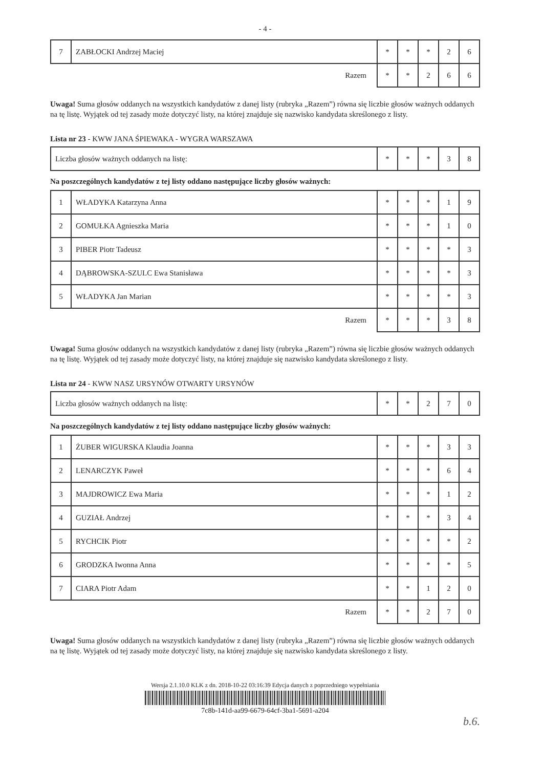- 4 -
| 7 | ZABŁOCKI Andrzej Maciej | * | * | * | 2 | 6 |
| Razem | | * | * | 2 | 6 | 6 |
Uwaga! Suma głosów oddanych na wszystkich kandydatów z danej listy (rubryka „Razem”) równa się liczbie głosów ważnych oddanych na tę listę. Wyjątek od tej zasady może dotyczyć listy, na której znajduje się nazwisko kandydata skreślonego z listy.
Lista nr 23 - KWW JANA ŚPIEWAKA - WYGRA WARSZAWA
| Liczba głosów ważnych oddanych na listę: | * | * | * | 3 | 8 |
Na poszczególnych kandydatów z tej listy oddano następujące liczby głosów ważnych:
| 1 | WŁADYKA Katarzyna Anna | * | * | * | 1 | 9 |
| 2 | GOMUŁKA Agnieszka Maria | * | * | * | 1 | 0 |
| 3 | PIBER Piotr Tadeusz | * | * | * | * | 3 |
| 4 | DĄBROWSKA-SZULC Ewa Stanisława | * | * | * | * | 3 |
| 5 | WŁADYKA Jan Marian | * | * | * | * | 3 |
| Razem | | * | * | * | 3 | 8 |
Uwaga! Suma głosów oddanych na wszystkich kandydatów z danej listy (rubryka „Razem”) równa się liczbie głosów ważnych oddanych na tę listę. Wyjątek od tej zasady może dotyczyć listy, na której znajduje się nazwisko kandydata skreślonego z listy.
Lista nr 24 - KWW NASZ URSYNÓW OTWARTY URSYNÓW
| Liczba głosów ważnych oddanych na listę: | * | * | 2 | 7 | 0 |
Na poszczególnych kandydatów z tej listy oddano następujące liczby głosów ważnych:
| 1 | ŻUBER WIGURSKA Klaudia Joanna | * | * | * | 3 | 3 |
| 2 | LENARCZYK Paweł | * | * | * | 6 | 4 |
| 3 | MAJDROWICZ Ewa Maria | * | * | * | 1 | 2 |
| 4 | GUZIAŁ Andrzej | * | * | * | 3 | 4 |
| 5 | RYCHCIK Piotr | * | * | * | * | 2 |
| 6 | GRODZKA Iwonna Anna | * | * | * | * | 5 |
| 7 | CIARA Piotr Adam | * | * | 1 | 2 | 0 |
| Razem | | * | * | 2 | 7 | 0 |
Uwaga! Suma głosów oddanych na wszystkich kandydatów z danej listy (rubryka „Razem”) równa się liczbie głosów ważnych oddanych na tę listę. Wyjątek od tej zasady może dotyczyć listy, na której znajduje się nazwisko kandydata skreślonego z listy.
Wersja 2.1.10.0 KLK z dn. 2018-10-22 03:16:39 Edycja danych z poprzedniego wypełniania
7c8b-141d-aa99-6679-64cf-3ba1-5691-a204
b.6.